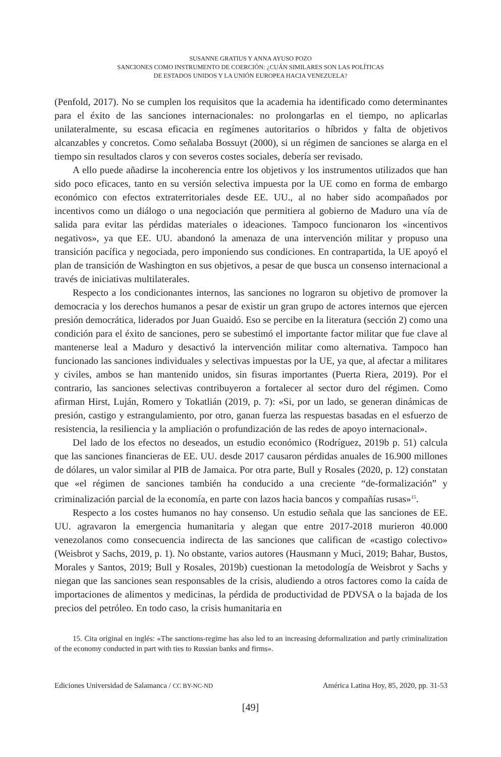SUSANNE GRATIUS Y ANNA AYUSO POZO
SANCIONES COMO INSTRUMENTO DE COERCIÓN: ¿CUÁN SIMILARES SON LAS POLÍTICAS
DE ESTADOS UNIDOS Y LA UNIÓN EUROPEA HACIA VENEZUELA?
(Penfold, 2017). No se cumplen los requisitos que la academia ha identificado como determinantes para el éxito de las sanciones internacionales: no prolongarlas en el tiempo, no aplicarlas unilateralmente, su escasa eficacia en regímenes autoritarios o híbridos y falta de objetivos alcanzables y concretos. Como señalaba Bossuyt (2000), si un régimen de sanciones se alarga en el tiempo sin resultados claros y con severos costes sociales, debería ser revisado.
A ello puede añadirse la incoherencia entre los objetivos y los instrumentos utilizados que han sido poco eficaces, tanto en su versión selectiva impuesta por la UE como en forma de embargo económico con efectos extraterritoriales desde EE. UU., al no haber sido acompañados por incentivos como un diálogo o una negociación que permitiera al gobierno de Maduro una vía de salida para evitar las pérdidas materiales o ideaciones. Tampoco funcionaron los «incentivos negativos», ya que EE. UU. abandonó la amenaza de una intervención militar y propuso una transición pacífica y negociada, pero imponiendo sus condiciones. En contrapartida, la UE apoyó el plan de transición de Washington en sus objetivos, a pesar de que busca un consenso internacional a través de iniciativas multilaterales.
Respecto a los condicionantes internos, las sanciones no lograron su objetivo de promover la democracia y los derechos humanos a pesar de existir un gran grupo de actores internos que ejercen presión democrática, liderados por Juan Guaidó. Eso se percibe en la literatura (sección 2) como una condición para el éxito de sanciones, pero se subestimó el importante factor militar que fue clave al mantenerse leal a Maduro y desactivó la intervención militar como alternativa. Tampoco han funcionado las sanciones individuales y selectivas impuestas por la UE, ya que, al afectar a militares y civiles, ambos se han mantenido unidos, sin fisuras importantes (Puerta Riera, 2019). Por el contrario, las sanciones selectivas contribuyeron a fortalecer al sector duro del régimen. Como afirman Hirst, Luján, Romero y Tokatlián (2019, p. 7): «Si, por un lado, se generan dinámicas de presión, castigo y estrangulamiento, por otro, ganan fuerza las respuestas basadas en el esfuerzo de resistencia, la resiliencia y la ampliación o profundización de las redes de apoyo internacional».
Del lado de los efectos no deseados, un estudio económico (Rodríguez, 2019b p. 51) calcula que las sanciones financieras de EE. UU. desde 2017 causaron pérdidas anuales de 16.900 millones de dólares, un valor similar al PIB de Jamaica. Por otra parte, Bull y Rosales (2020, p. 12) constatan que «el régimen de sanciones también ha conducido a una creciente “de-formalización” y criminalización parcial de la economía, en parte con lazos hacia bancos y compañías rusas»<sup>15</sup>.
Respecto a los costes humanos no hay consenso. Un estudio señala que las sanciones de EE. UU. agravaron la emergencia humanitaria y alegan que entre 2017-2018 murieron 40.000 venezolanos como consecuencia indirecta de las sanciones que califican de «castigo colectivo» (Weisbrot y Sachs, 2019, p. 1). No obstante, varios autores (Hausmann y Muci, 2019; Bahar, Bustos, Morales y Santos, 2019; Bull y Rosales, 2019b) cuestionan la metodología de Weisbrot y Sachs y niegan que las sanciones sean responsables de la crisis, aludiendo a otros factores como la caída de importaciones de alimentos y medicinas, la pérdida de productividad de PDVSA o la bajada de los precios del petróleo. En todo caso, la crisis humanitaria en
15. Cita original en inglés: «The sanctions-regime has also led to an increasing deformalization and partly criminalization of the economy conducted in part with ties to Russian banks and firms».
Ediciones Universidad de Salamanca / CC BY-NC-ND América Latina Hoy, 85, 2020, pp. 31-53
[49]